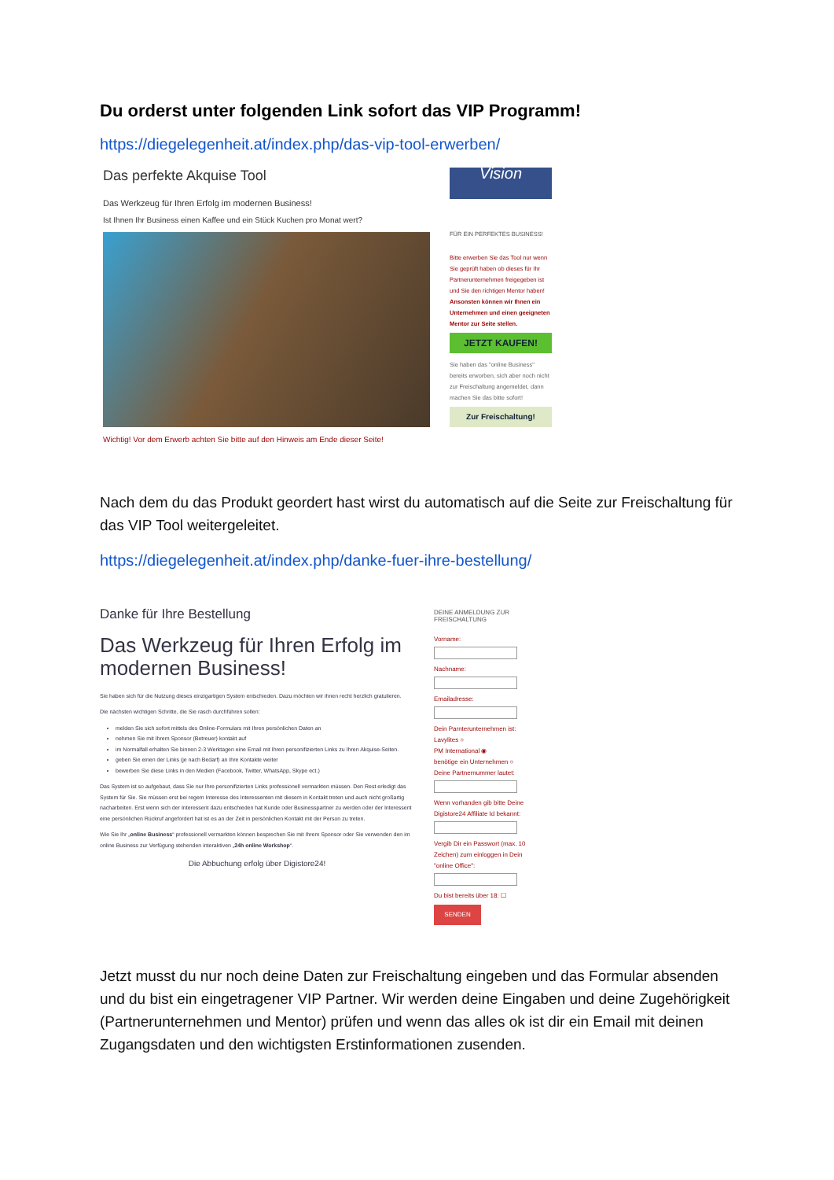Du orderst unter folgenden Link sofort das VIP Programm!
https://diegelegenheit.at/index.php/das-vip-tool-erwerben/
Das perfekte Akquise Tool
Das Werkzeug für Ihren Erfolg im modernen Business!
Ist Ihnen Ihr Business einen Kaffee und ein Stück Kuchen pro Monat wert?
Wichtig! Vor dem Erwerb achten Sie bitte auf den Hinweis am Ende dieser Seite!
Vision
FÜR EIN PERFEKTES BUSINESS!
Bitte erwerben Sie das Tool nur wenn Sie geprüft haben ob dieses für Ihr Partnerunternehmen freigegeben ist und Sie den richtigen Mentor haben! Ansonsten können wir Ihnen ein Unternehmen und einen geeigneten Mentor zur Seite stellen.
JETZT KAUFEN!
Sie haben das "online Business" bereits erworben, sich aber noch nicht zur Freischaltung angemeldet, dann machen Sie das bitte sofort!
Zur Freischaltung!
Nach dem du das Produkt geordert hast wirst du automatisch auf die Seite zur Freischaltung für das VIP Tool weitergeleitet.
https://diegelegenheit.at/index.php/danke-fuer-ihre-bestellung/
Danke für Ihre Bestellung
Das Werkzeug für Ihren Erfolg im modernen Business!
Sie haben sich für die Nutzung dieses einzigartigen System entschieden. Dazu möchten wir ihnen recht herzlich gratulieren.
Die nächsten wichtigen Schritte, die Sie rasch durchführen sollen:
melden Sie sich sofort mittels des Online-Formulars mit Ihren persönlichen Daten an
nehmen Sie mit Ihrem Sponsor (Betreuer) kontakt auf
im Normalfall erhalten Sie binnen 2-3 Werktagen eine Email mit Ihren personifizierten Links zu Ihren Akquise-Seiten.
geben Sie einen der Links (je nach Bedarf) an Ihre Kontakte weiter
bewerben Sie diese Links in den Medien (Facebook, Twitter, WhatsApp, Skype ect.)
Das System ist so aufgebaut, dass Sie nur Ihre personifizierten Links professionell vermarkten müssen. Den Rest erledigt das System für Sie. Sie müssen erst bei regem Interesse des Interessenten mit diesem in Kontakt treten und auch nicht großartig nacharbeiten. Erst wenn sich der Interessent dazu entschieden hat Kunde oder Businesspartner zu werden oder der Interessent eine persönlichen Rückruf angefordert hat ist es an der Zeit in persönlichen Kontakt mit der Person zu treten.
Wie Sie Ihr „online Business“ professionell vermarkten können besprechen Sie mit Ihrem Sponsor oder Sie verwenden den im online Business zur Verfügung stehenden interaktiven „24h online Workshop“.
Die Abbuchung erfolg über Digistore24!
DEINE ANMELDUNG ZUR FREISCHALTUNG
Vorname:
Nachname:
Emailadresse:
Dein Parnterunternehmen ist:
Lavylites ○
PM International ◉
benötige ein Unternehmen ○
Deine Partnernummer lautet:
Wenn vorhanden gib bitte Deine Digistore24 Affiliate Id bekannt:
Vergib Dir ein Passwort (max. 10 Zeichen) zum einloggen in Dein "online Office":
Du bist bereits über 18: ☐
SENDEN
Jetzt musst du nur noch deine Daten zur Freischaltung eingeben und das Formular absenden und du bist ein eingetragener VIP Partner. Wir werden deine Eingaben und deine Zugehörigkeit (Partnerunternehmen und Mentor) prüfen und wenn das alles ok ist dir ein Email mit deinen Zugangsdaten und den wichtigsten Erstinformationen zusenden.